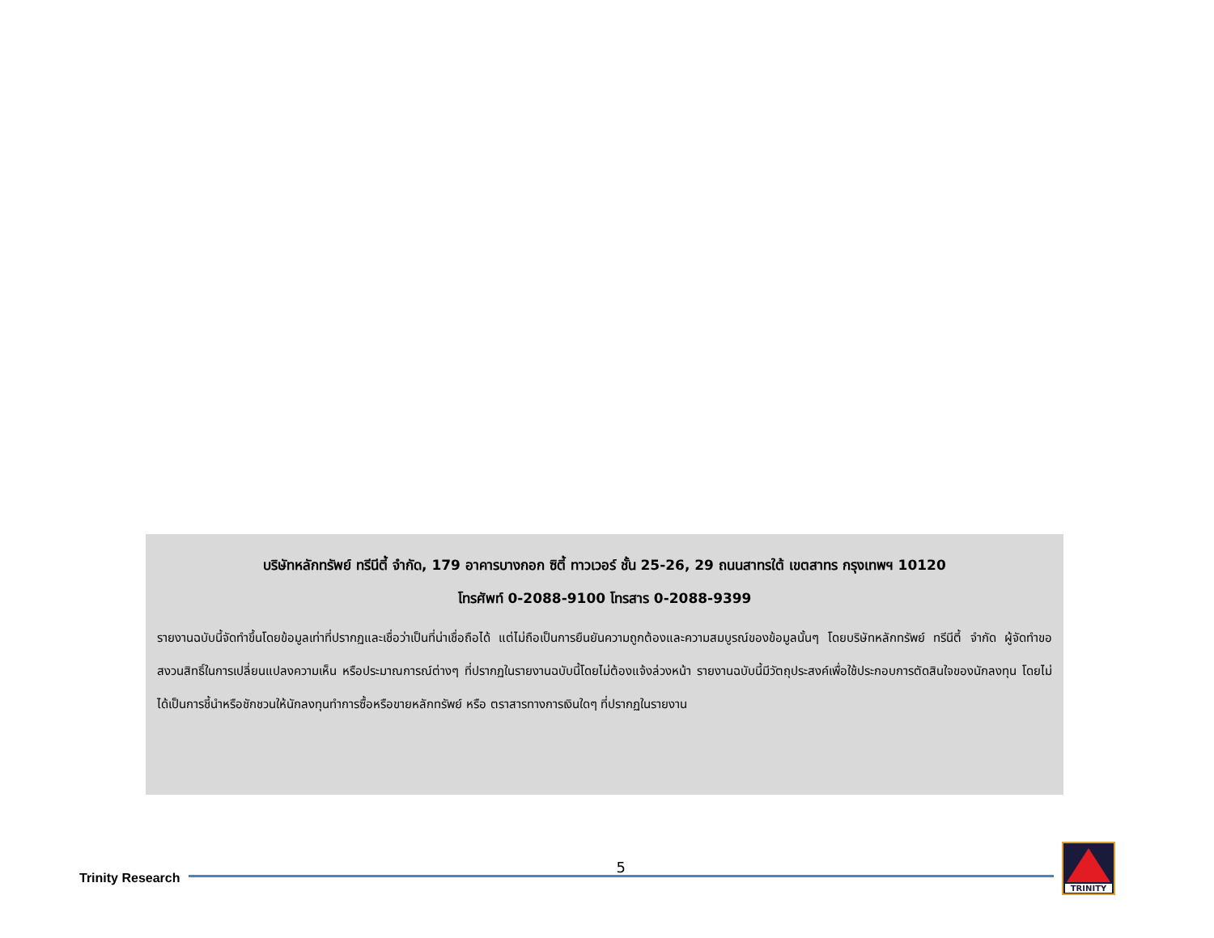บริษัทหลักทรัพย์ ทรีนีตี้ จำกัด, 179 อาคารบางกอก ซิตี้ ทาวเวอร์ ชั้น 25-26, 29 ถนนสาทรใต้ เขตสาทร กรุงเทพฯ 10120
โทรศัพท์ 0-2088-9100 โทรสาร 0-2088-9399
รายงานฉบับนี้จัดทำขึ้นโดยข้อมูลเท่าที่ปรากฏและเชื่อว่าเป็นที่น่าเชื่อถือได้ แต่ไม่ถือเป็นการยืนยันความถูกต้องและความสมบูรณ์ของข้อมูลนั้นๆ โดยบริษัทหลักทรัพย์ ทรีนีตี้ จำกัด ผู้จัดทำขอสงวนสิทธิ์ในการเปลี่ยนแปลงความเห็น หรือประมาณการณ์ต่างๆ ที่ปรากฏในรายงานฉบับนี้โดยไม่ต้องแจ้งล่วงหน้า รายงานฉบับนี้มีวัตถุประสงค์เพื่อใช้ประกอบการตัดสินใจของนักลงทุน โดยไม่ได้เป็นการชี้นำหรือชักชวนให้นักลงทุนทำการซื้อหรือขายหลักทรัพย์ หรือ ตราสารทางการเงินใดๆ ที่ปรากฏในรายงาน
Trinity Research
5
TRINITY